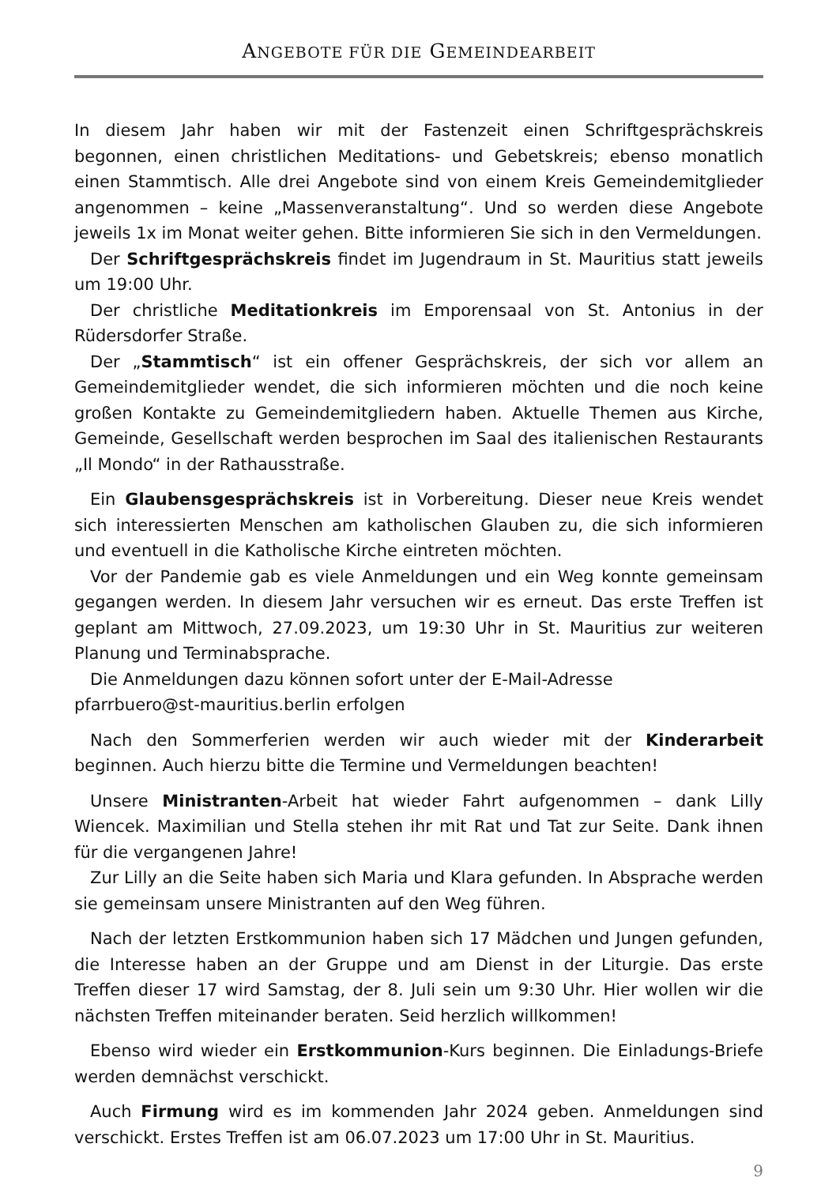ANGEBOTE FÜR DIE GEMEINDEARBEIT
In diesem Jahr haben wir mit der Fastenzeit einen Schriftgesprächskreis begonnen, einen christlichen Meditations- und Gebetskreis; ebenso monatlich einen Stammtisch. Alle drei Angebote sind von einem Kreis Gemeindemitglieder angenommen – keine „Massenveranstaltung“. Und so werden diese Angebote jeweils 1x im Monat weiter gehen. Bitte informieren Sie sich in den Vermeldungen.
Der Schriftgesprächskreis findet im Jugendraum in St. Mauritius statt jeweils um 19:00 Uhr.
Der christliche Meditationkreis im Emporensaal von St. Antonius in der Rüdersdorfer Straße.
Der „Stammtisch“ ist ein offener Gesprächskreis, der sich vor allem an Gemeindemitglieder wendet, die sich informieren möchten und die noch keine großen Kontakte zu Gemeindemitgliedern haben. Aktuelle Themen aus Kirche, Gemeinde, Gesellschaft werden besprochen im Saal des italienischen Restaurants „Il Mondo“ in der Rathausstraße.
Ein Glaubensgesprächskreis ist in Vorbereitung. Dieser neue Kreis wendet sich interessierten Menschen am katholischen Glauben zu, die sich informieren und eventuell in die Katholische Kirche eintreten möchten.
Vor der Pandemie gab es viele Anmeldungen und ein Weg konnte gemeinsam gegangen werden. In diesem Jahr versuchen wir es erneut. Das erste Treffen ist geplant am Mittwoch, 27.09.2023, um 19:30 Uhr in St. Mauritius zur weiteren Planung und Terminabsprache.
Die Anmeldungen dazu können sofort unter der E-Mail-Adresse
pfarrbuero@st-mauritius.berlin erfolgen
Nach den Sommerferien werden wir auch wieder mit der Kinderarbeit beginnen. Auch hierzu bitte die Termine und Vermeldungen beachten!
Unsere Ministranten-Arbeit hat wieder Fahrt aufgenommen – dank Lilly Wiencek. Maximilian und Stella stehen ihr mit Rat und Tat zur Seite. Dank ihnen für die vergangenen Jahre!
Zur Lilly an die Seite haben sich Maria und Klara gefunden. In Absprache werden sie gemeinsam unsere Ministranten auf den Weg führen.
Nach der letzten Erstkommunion haben sich 17 Mädchen und Jungen gefunden, die Interesse haben an der Gruppe und am Dienst in der Liturgie. Das erste Treffen dieser 17 wird Samstag, der 8. Juli sein um 9:30 Uhr. Hier wollen wir die nächsten Treffen miteinander beraten. Seid herzlich willkommen!
Ebenso wird wieder ein Erstkommunion-Kurs beginnen. Die Einladungs-Briefe werden demnächst verschickt.
Auch Firmung wird es im kommenden Jahr 2024 geben. Anmeldungen sind verschickt. Erstes Treffen ist am 06.07.2023 um 17:00 Uhr in St. Mauritius.
9